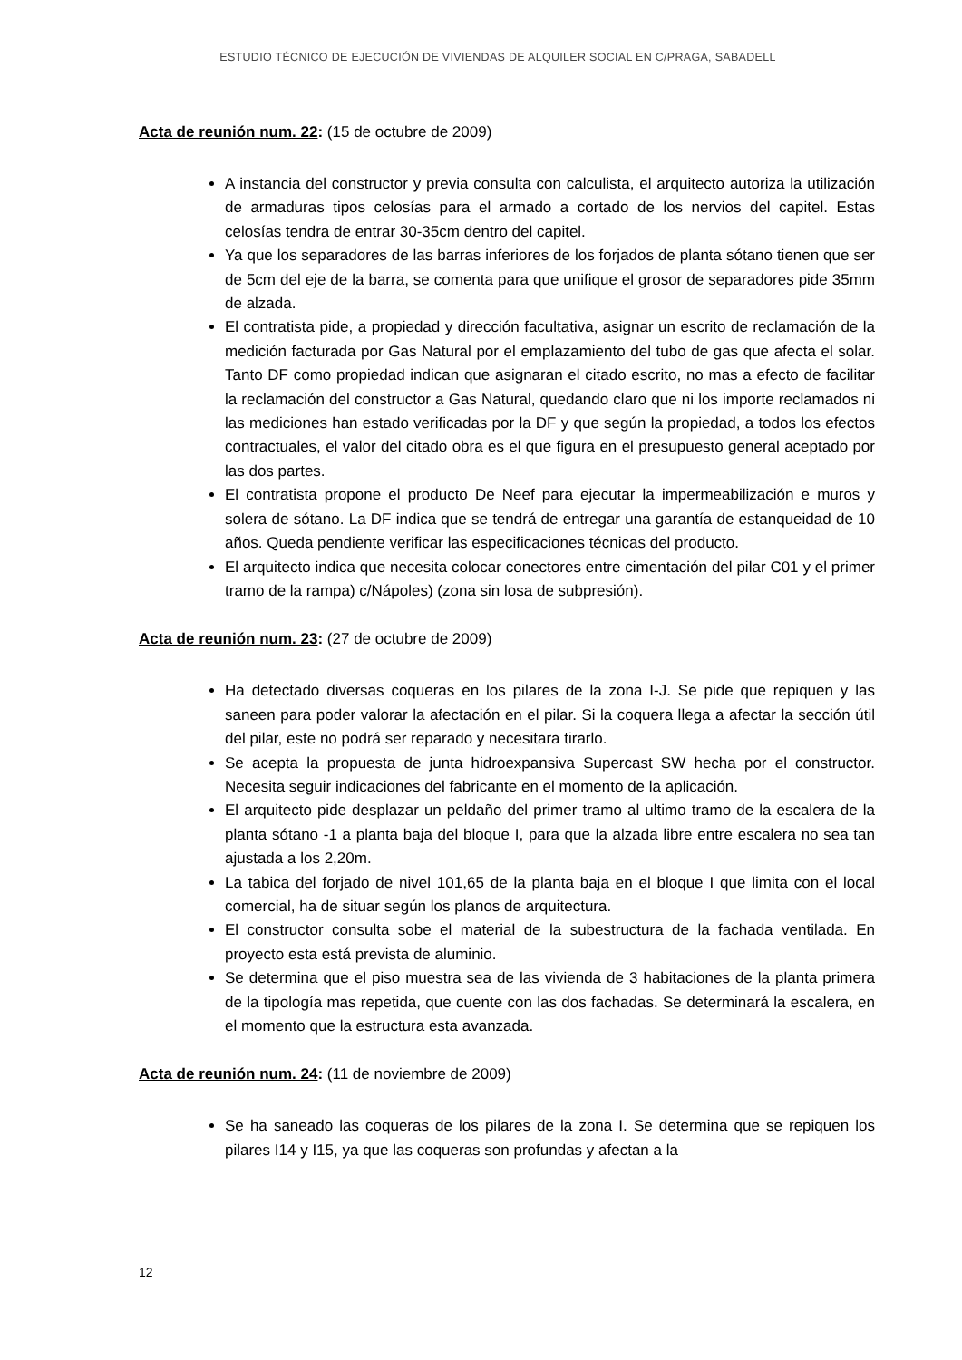ESTUDIO TÉCNICO DE EJECUCIÓN DE VIVIENDAS DE ALQUILER SOCIAL EN C/PRAGA, SABADELL
Acta de reunión num. 22: (15 de octubre de 2009)
A instancia del constructor y previa consulta con calculista, el arquitecto autoriza la utilización de armaduras tipos celosías para el armado a cortado de los nervios del capitel. Estas celosías tendra de entrar 30-35cm dentro del capitel.
Ya que los separadores de las barras inferiores de los forjados de planta sótano tienen que ser de 5cm del eje de la barra, se comenta para que unifique el grosor de separadores pide 35mm de alzada.
El contratista pide, a propiedad y dirección facultativa, asignar un escrito de reclamación de la medición facturada por Gas Natural por el emplazamiento del tubo de gas que afecta el solar. Tanto DF como propiedad indican que asignaran el citado escrito, no mas a efecto de facilitar la reclamación del constructor a Gas Natural, quedando claro que ni los importe reclamados ni las mediciones han estado verificadas por la DF y que según la propiedad, a todos los efectos contractuales, el valor del citado obra es el que figura en el presupuesto general aceptado por las dos partes.
El contratista propone el producto De Neef para ejecutar la impermeabilización e muros y solera de sótano. La DF indica que se tendrá de entregar una garantía de estanqueidad de 10 años. Queda pendiente verificar las especificaciones técnicas del producto.
El arquitecto indica que necesita colocar conectores entre cimentación del pilar C01 y el primer tramo de la rampa) c/Nápoles) (zona sin losa de subpresión).
Acta de reunión num. 23: (27 de octubre de 2009)
Ha detectado diversas coqueras en los pilares de la zona I-J. Se pide que repiquen y las saneen para poder valorar la afectación en el pilar. Si la coquera llega a afectar la sección útil del pilar, este no podrá ser reparado y necesitara tirarlo.
Se acepta la propuesta de junta hidroexpansiva Supercast SW hecha por el constructor. Necesita seguir indicaciones del fabricante en el momento de la aplicación.
El arquitecto pide desplazar un peldaño del primer tramo al ultimo tramo de la escalera de la planta sótano -1 a planta baja del bloque I, para que la alzada libre entre escalera no sea tan ajustada a los 2,20m.
La tabica del forjado de nivel 101,65 de la planta baja en el bloque I que limita con el local comercial, ha de situar según los planos de arquitectura.
El constructor consulta sobe el material de la subestructura de la fachada ventilada. En proyecto esta está prevista de aluminio.
Se determina que el piso muestra sea de las vivienda de 3 habitaciones de la planta primera de la tipología mas repetida, que cuente con las dos fachadas. Se determinará la escalera, en el momento que la estructura esta avanzada.
Acta de reunión num. 24: (11 de noviembre de 2009)
Se ha saneado las coqueras de los pilares de la zona I. Se determina que se repiquen los pilares I14 y I15, ya que las coqueras son profundas y afectan a la
12